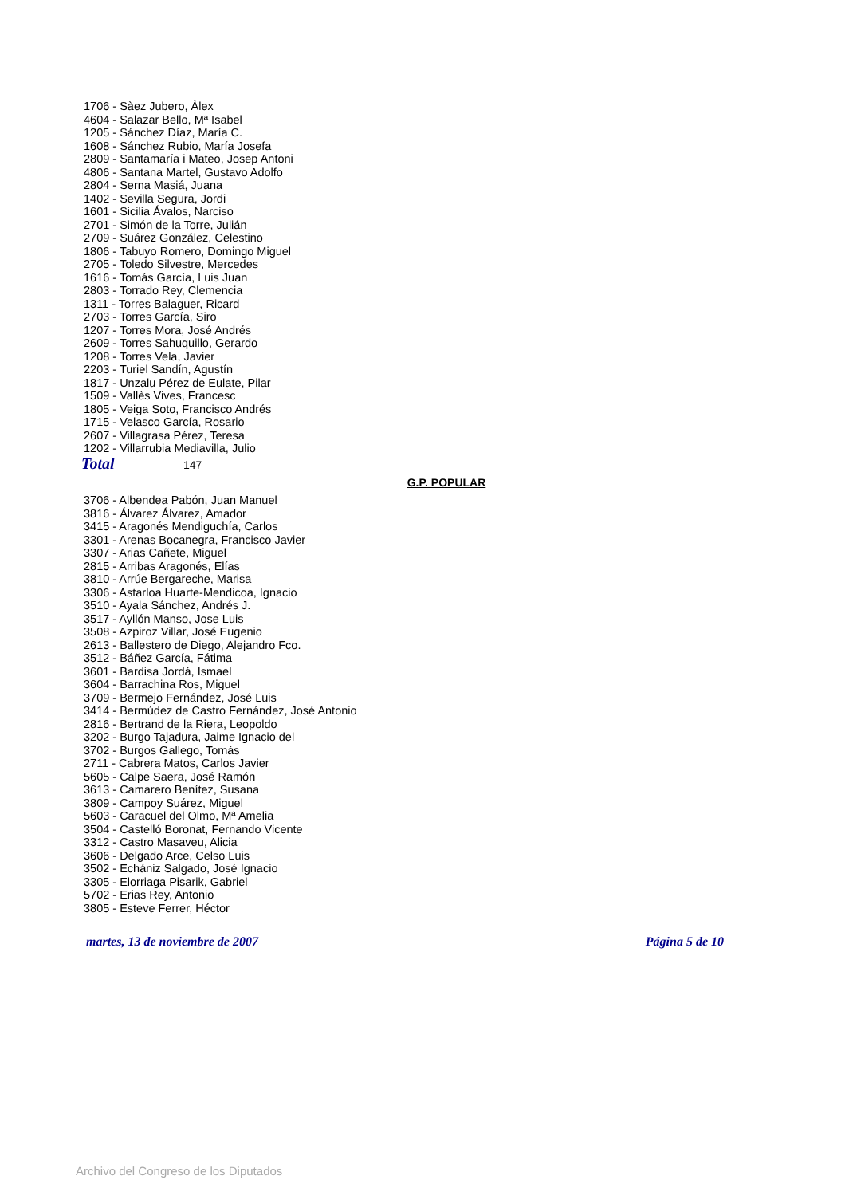1706 - Sàez Jubero, Àlex
4604 - Salazar Bello, Mª Isabel
1205 - Sánchez Díaz, María C.
1608 - Sánchez Rubio, María Josefa
2809 - Santamaría i Mateo, Josep Antoni
4806 - Santana Martel, Gustavo Adolfo
2804 - Serna Masiá, Juana
1402 - Sevilla Segura, Jordi
1601 - Sicilia Ávalos, Narciso
2701 - Simón de la Torre, Julián
2709 - Suárez González, Celestino
1806 - Tabuyo Romero, Domingo Miguel
2705 - Toledo Silvestre, Mercedes
1616 - Tomás García, Luis Juan
2803 - Torrado Rey, Clemencia
1311 - Torres Balaguer, Ricard
2703 - Torres García, Siro
1207 - Torres Mora, José Andrés
2609 - Torres Sahuquillo, Gerardo
1208 - Torres Vela, Javier
2203 - Turiel Sandín, Agustín
1817 - Unzalu Pérez de Eulate, Pilar
1509 - Vallès Vives, Francesc
1805 - Veiga Soto, Francisco Andrés
1715 - Velasco García, Rosario
2607 - Villagrasa Pérez, Teresa
1202 - Villarrubia Mediavilla, Julio
Total 147
G.P. POPULAR
3706 - Albendea Pabón, Juan Manuel
3816 - Álvarez Álvarez, Amador
3415 - Aragonés Mendiguchía, Carlos
3301 - Arenas Bocanegra, Francisco Javier
3307 - Arias Cañete, Miguel
2815 - Arribas Aragonés, Elías
3810 - Arrúe Bergareche, Marisa
3306 - Astarloa Huarte-Mendicoa, Ignacio
3510 - Ayala Sánchez, Andrés J.
3517 - Ayllón Manso, Jose Luis
3508 - Azpiroz Villar, José Eugenio
2613 - Ballestero de Diego, Alejandro Fco.
3512 - Báñez García, Fátima
3601 - Bardisa Jordá, Ismael
3604 - Barrachina Ros, Miguel
3709 - Bermejo Fernández, José Luis
3414 - Bermúdez de Castro Fernández, José Antonio
2816 - Bertrand de la Riera, Leopoldo
3202 - Burgo Tajadura, Jaime Ignacio del
3702 - Burgos Gallego, Tomás
2711 - Cabrera Matos, Carlos Javier
5605 - Calpe Saera, José Ramón
3613 - Camarero Benítez, Susana
3809 - Campoy Suárez, Miguel
5603 - Caracuel del Olmo, Mª Amelia
3504 - Castelló Boronat, Fernando Vicente
3312 - Castro Masaveu, Alicia
3606 - Delgado Arce, Celso Luis
3502 - Echániz Salgado, José Ignacio
3305 - Elorriaga Pisarik, Gabriel
5702 - Erias Rey, Antonio
3805 - Esteve Ferrer, Héctor
martes, 13 de noviembre de 2007 Página 5 de 10
Archivo del Congreso de los Diputados